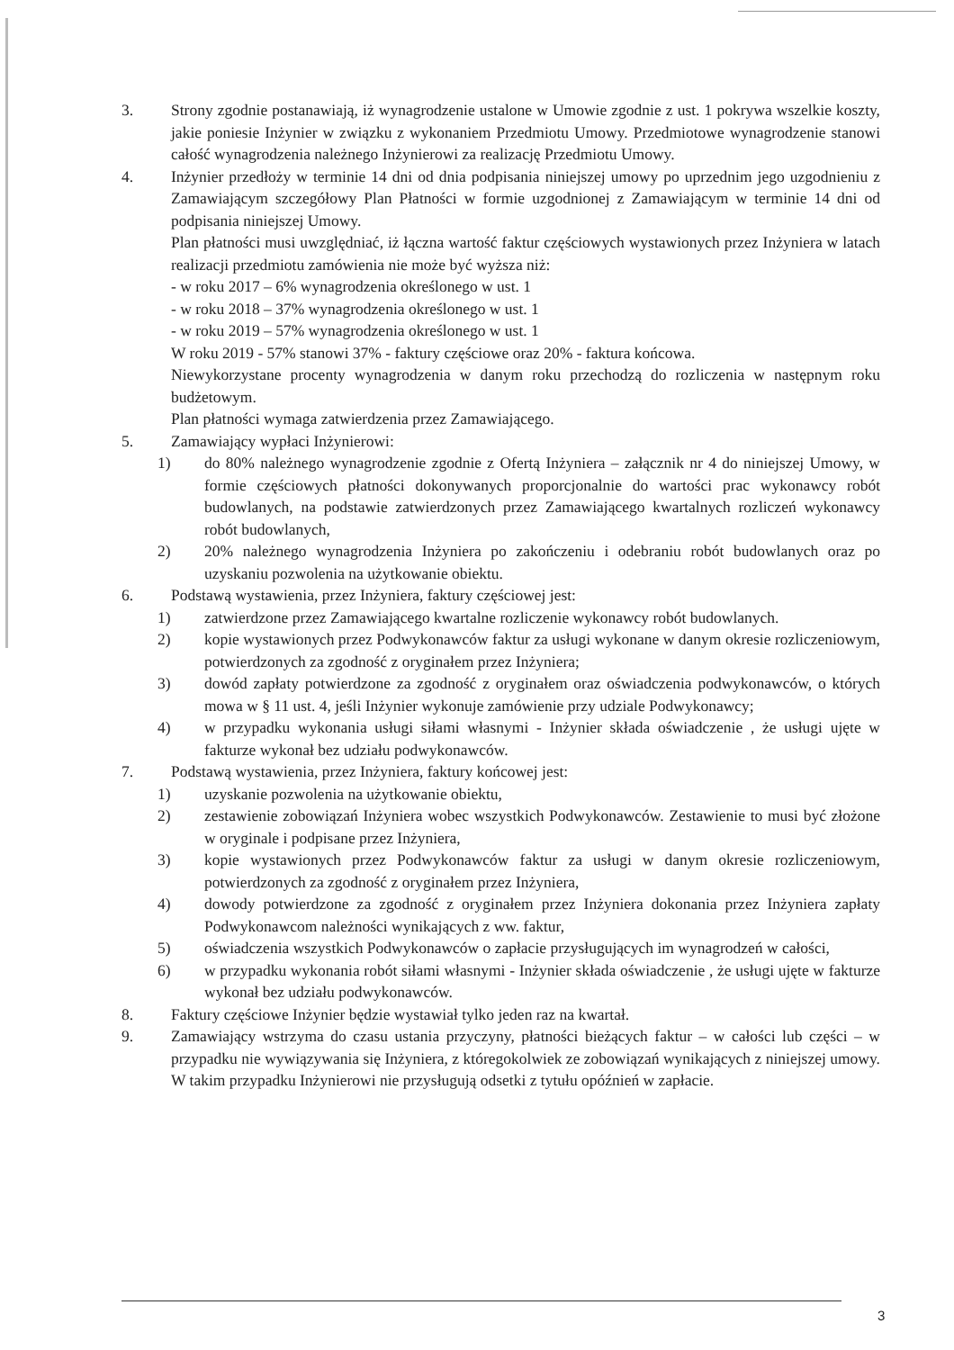3. Strony zgodnie postanawiają, iż wynagrodzenie ustalone w Umowie zgodnie z ust. 1 pokrywa wszelkie koszty, jakie poniesie Inżynier w związku z wykonaniem Przedmiotu Umowy. Przedmiotowe wynagrodzenie stanowi całość wynagrodzenia należnego Inżynierowi za realizację Przedmiotu Umowy.
4. Inżynier przedłoży w terminie 14 dni od dnia podpisania niniejszej umowy po uprzednim jego uzgodnieniu z Zamawiającym szczegółowy Plan Płatności w formie uzgodnionej z Zamawiającym w terminie 14 dni od podpisania niniejszej Umowy.
Plan płatności musi uwzględniać, iż łączna wartość faktur częściowych wystawionych przez Inżyniera w latach realizacji przedmiotu zamówienia nie może być wyższa niż:
- w roku 2017 – 6% wynagrodzenia określonego w ust. 1
- w roku 2018 – 37% wynagrodzenia określonego w ust. 1
- w roku 2019 – 57% wynagrodzenia określonego w ust. 1
W roku 2019 - 57% stanowi 37% - faktury częściowe oraz 20% - faktura końcowa.
Niewykorzystane procenty wynagrodzenia w danym roku przechodzą do rozliczenia w następnym roku budżetowym.
Plan płatności wymaga zatwierdzenia przez Zamawiającego.
5. Zamawiający wypłaci Inżynierowi:
1) do 80% należnego wynagrodzenie zgodnie z Ofertą Inżyniera – załącznik nr 4 do niniejszej Umowy, w formie częściowych płatności dokonywanych proporcjonalnie do wartości prac wykonawcy robót budowlanych, na podstawie zatwierdzonych przez Zamawiającego kwartalnych rozliczeń wykonawcy robót budowlanych,
2) 20% należnego wynagrodzenia Inżyniera po zakończeniu i odebraniu robót budowlanych oraz po uzyskaniu pozwolenia na użytkowanie obiektu.
6. Podstawą wystawienia, przez Inżyniera, faktury częściowej jest:
1) zatwierdzone przez Zamawiającego kwartalne rozliczenie wykonawcy robót budowlanych.
2) kopie wystawionych przez Podwykonawców faktur za usługi wykonane w danym okresie rozliczeniowym, potwierdzonych za zgodność z oryginałem przez Inżyniera;
3) dowód zapłaty potwierdzone za zgodność z oryginałem oraz oświadczenia podwykonawców, o których mowa w § 11 ust. 4, jeśli Inżynier wykonuje zamówienie przy udziale Podwykonawcy;
4) w przypadku wykonania usługi siłami własnymi - Inżynier składa oświadczenie , że usługi ujęte w fakturze wykonał bez udziału podwykonawców.
7. Podstawą wystawienia, przez Inżyniera, faktury końcowej jest:
1) uzyskanie pozwolenia na użytkowanie obiektu,
2) zestawienie zobowiązań Inżyniera wobec wszystkich Podwykonawców. Zestawienie to musi być złożone w oryginale i podpisane przez Inżyniera,
3) kopie wystawionych przez Podwykonawców faktur za usługi w danym okresie rozliczeniowym, potwierdzonych za zgodność z oryginałem przez Inżyniera,
4) dowody potwierdzone za zgodność z oryginałem przez Inżyniera dokonania przez Inżyniera zapłaty Podwykonawcom należności wynikających z ww. faktur,
5) oświadczenia wszystkich Podwykonawców o zapłacie przysługujących im wynagrodzeń w całości,
6) w przypadku wykonania robót siłami własnymi - Inżynier składa oświadczenie , że usługi ujęte w fakturze wykonał bez udziału podwykonawców.
8. Faktury częściowe Inżynier będzie wystawiał tylko jeden raz na kwartał.
9. Zamawiający wstrzyma do czasu ustania przyczyny, płatności bieżących faktur – w całości lub części – w przypadku nie wywiązywania się Inżyniera, z któregokolwiek ze zobowiązań wynikających z niniejszej umowy. W takim przypadku Inżynierowi nie przysługują odsetki z tytułu opóźnień w zapłacie.
3